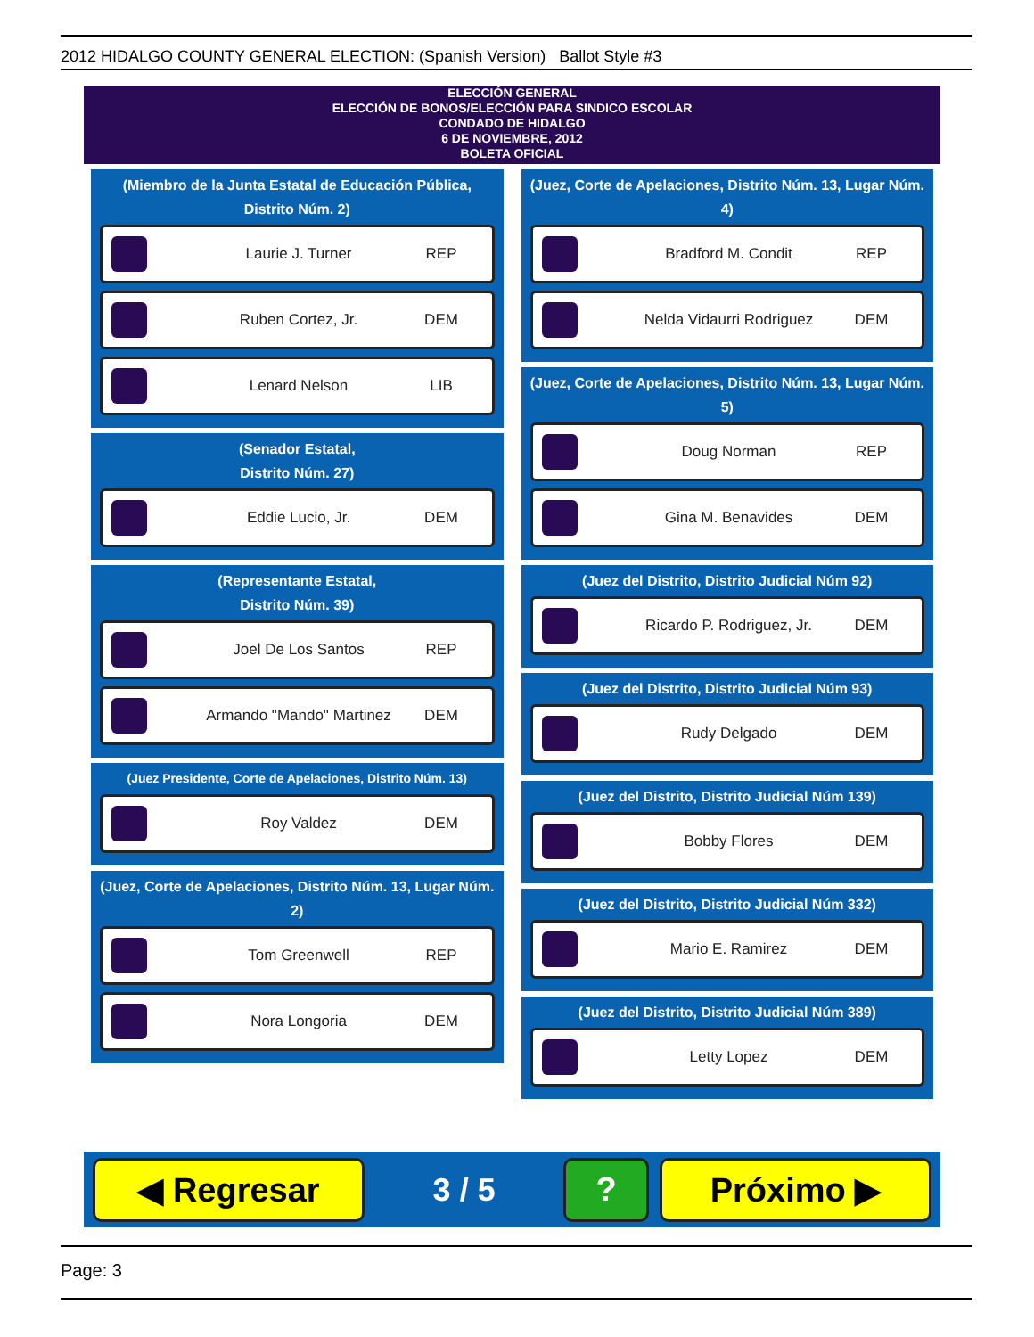2012 HIDALGO COUNTY GENERAL ELECTION: (Spanish Version) Ballot Style #3
ELECCIÓN GENERAL
ELECCIÓN DE BONOS/ELECCIÓN PARA SINDICO ESCOLAR
CONDADO DE HIDALGO
6 DE NOVIEMBRE, 2012
BOLETA OFICIAL
(Miembro de la Junta Estatal de Educación Pública, Distrito Núm. 2)
Laurie J. Turner REP
Ruben Cortez, Jr. DEM
Lenard Nelson LIB
(Senador Estatal,
Distrito Núm. 27)
Eddie Lucio, Jr. DEM
(Representante Estatal,
Distrito Núm. 39)
Joel De Los Santos REP
Armando "Mando" Martinez
DEM
(Juez Presidente, Corte de Apelaciones, Distrito Núm. 13)
Roy Valdez DEM
(Juez, Corte de Apelaciones, Distrito Núm. 13, Lugar Núm. 2)
Tom Greenwell REP
Nora Longoria DEM
(Juez, Corte de Apelaciones, Distrito Núm. 13, Lugar Núm. 4)
Bradford M. Condit REP
Nelda Vidaurri Rodriguez
DEM
(Juez, Corte de Apelaciones, Distrito Núm. 13, Lugar Núm. 5)
Doug Norman REP
Gina M. Benavides DEM
(Juez del Distrito, Distrito Judicial Núm 92)
Ricardo P. Rodriguez, Jr.
DEM
(Juez del Distrito, Distrito Judicial Núm 93)
Rudy Delgado DEM
(Juez del Distrito, Distrito Judicial Núm 139)
Bobby Flores DEM
(Juez del Distrito, Distrito Judicial Núm 332)
Mario E. Ramirez DEM
(Juez del Distrito, Distrito Judicial Núm 389)
Letty Lopez DEM
◀ Regresar
3 / 5
? Próximo ▶
Page: 3